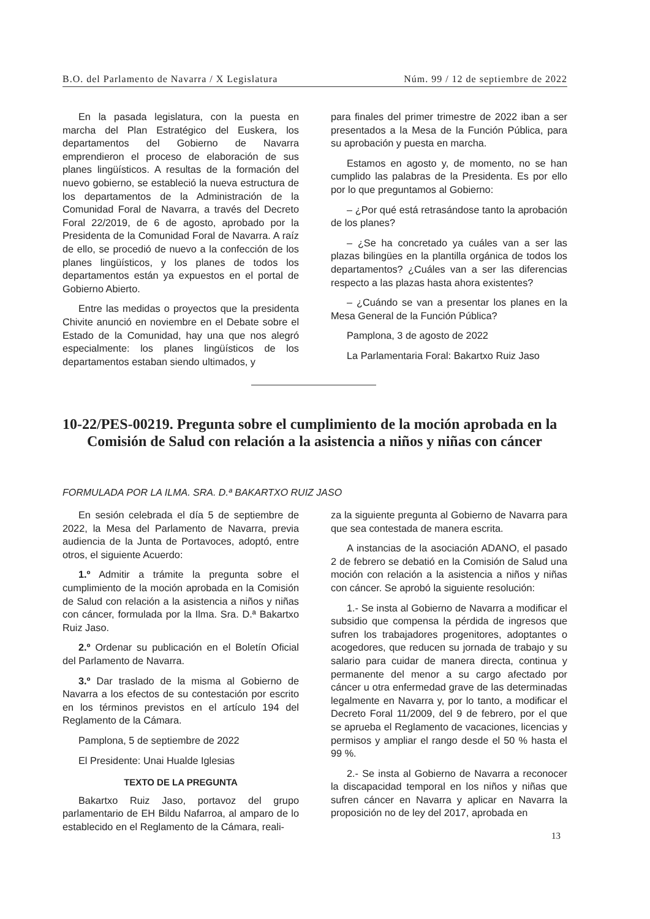B.O. del Parlamento de Navarra / X Legislatura Núm. 99 / 12 de septiembre de 2022
En la pasada legislatura, con la puesta en marcha del Plan Estratégico del Euskera, los departamentos del Gobierno de Navarra emprendieron el proceso de elaboración de sus planes lingüísticos. A resultas de la formación del nuevo gobierno, se estableció la nueva estructura de los departamentos de la Administración de la Comunidad Foral de Navarra, a través del Decreto Foral 22/2019, de 6 de agosto, aprobado por la Presidenta de la Comunidad Foral de Navarra. A raíz de ello, se procedió de nuevo a la confección de los planes lingüísticos, y los planes de todos los departamentos están ya expuestos en el portal de Gobierno Abierto.
Entre las medidas o proyectos que la presidenta Chivite anunció en noviembre en el Debate sobre el Estado de la Comunidad, hay una que nos alegró especialmente: los planes lingüísticos de los departamentos estaban siendo ultimados, y
para finales del primer trimestre de 2022 iban a ser presentados a la Mesa de la Función Pública, para su aprobación y puesta en marcha.
Estamos en agosto y, de momento, no se han cumplido las palabras de la Presidenta. Es por ello por lo que preguntamos al Gobierno:
– ¿Por qué está retrasándose tanto la aprobación de los planes?
– ¿Se ha concretado ya cuáles van a ser las plazas bilingües en la plantilla orgánica de todos los departamentos? ¿Cuáles van a ser las diferencias respecto a las plazas hasta ahora existentes?
– ¿Cuándo se van a presentar los planes en la Mesa General de la Función Pública?
Pamplona, 3 de agosto de 2022
La Parlamentaria Foral: Bakartxo Ruiz Jaso
10-22/PES-00219. Pregunta sobre el cumplimiento de la moción aprobada en la Comisión de Salud con relación a la asistencia a niños y niñas con cáncer
FORMULADA POR LA ILMA. SRA. D.ª BAKARTXO RUIZ JASO
En sesión celebrada el día 5 de septiembre de 2022, la Mesa del Parlamento de Navarra, previa audiencia de la Junta de Portavoces, adoptó, entre otros, el siguiente Acuerdo:
1.º Admitir a trámite la pregunta sobre el cumplimiento de la moción aprobada en la Comisión de Salud con relación a la asistencia a niños y niñas con cáncer, formulada por la Ilma. Sra. D.ª Bakartxo Ruiz Jaso.
2.º Ordenar su publicación en el Boletín Oficial del Parlamento de Navarra.
3.º Dar traslado de la misma al Gobierno de Navarra a los efectos de su contestación por escrito en los términos previstos en el artículo 194 del Reglamento de la Cámara.
Pamplona, 5 de septiembre de 2022
El Presidente: Unai Hualde Iglesias
TEXTO DE LA PREGUNTA
Bakartxo Ruiz Jaso, portavoz del grupo parlamentario de EH Bildu Nafarroa, al amparo de lo establecido en el Reglamento de la Cámara, reali-
za la siguiente pregunta al Gobierno de Navarra para que sea contestada de manera escrita.
A instancias de la asociación ADANO, el pasado 2 de febrero se debatió en la Comisión de Salud una moción con relación a la asistencia a niños y niñas con cáncer. Se aprobó la siguiente resolución:
1.- Se insta al Gobierno de Navarra a modificar el subsidio que compensa la pérdida de ingresos que sufren los trabajadores progenitores, adoptantes o acogedores, que reducen su jornada de trabajo y su salario para cuidar de manera directa, continua y permanente del menor a su cargo afectado por cáncer u otra enfermedad grave de las determinadas legalmente en Navarra y, por lo tanto, a modificar el Decreto Foral 11/2009, del 9 de febrero, por el que se aprueba el Reglamento de vacaciones, licencias y permisos y ampliar el rango desde el 50 % hasta el 99 %.
2.- Se insta al Gobierno de Navarra a reconocer la discapacidad temporal en los niños y niñas que sufren cáncer en Navarra y aplicar en Navarra la proposición no de ley del 2017, aprobada en
13